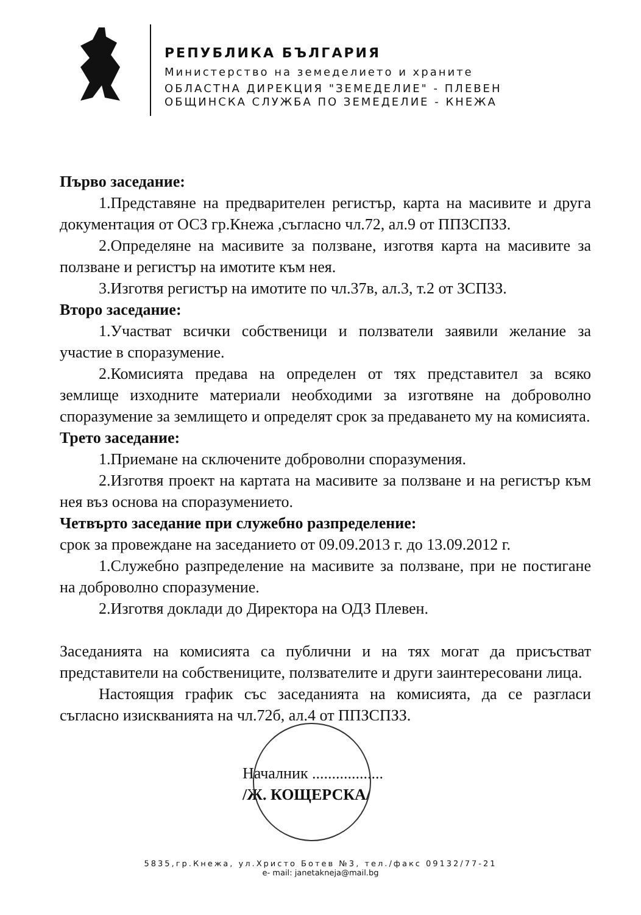РЕПУБЛИКА БЪЛГАРИЯ
Министерство на земеделието и храните
ОБЛАСТНА ДИРЕКЦИЯ "ЗЕМЕДЕЛИЕ" - ПЛЕВЕН
ОБЩИНСКА СЛУЖБА ПО ЗЕМЕДЕЛИЕ - КНЕЖА
Първо заседание:
1.Представяне на предварителен регистър, карта на масивите и друга документация от ОСЗ гр.Кнежа ,съгласно чл.72, ал.9 от ППЗСПЗЗ.
2.Определяне на масивите за ползване, изготвя карта на масивите за ползване и регистър на имотите към нея.
3.Изготвя регистър на имотите по чл.37в, ал.3, т.2 от ЗСПЗЗ.
Второ заседание:
1.Участват всички собственици и ползватели заявили желание за участие в споразумение.
2.Комисията предава на определен от тях представител за всяко землище изходните материали необходими за изготвяне на доброволно споразумение за землището и определят срок за предаването му на комисията.
Трето заседание:
1.Приемане на сключените доброволни споразумения.
2.Изготвя проект на картата на масивите за ползване и на регистър към нея въз основа на споразумението.
Четвърто заседание при служебно разпределение:
срок за провеждане на заседанието от 09.09.2013 г. до 13.09.2012 г.
1.Служебно разпределение на масивите за ползване, при не постигане на доброволно споразумение.
2.Изготвя доклади до Директора на ОДЗ Плевен.
Заседанията на комисията са публични и на тях могат да присъстват представители на собствениците, ползвателите и други заинтересовани лица.
Настоящия график със заседанията на комисията, да се разгласи съгласно изискванията на чл.72б, ал.4 от ППЗСПЗЗ.
Началник ..................
/Ж. КОЩЕРСКА/
5835,гр.Кнежа, ул.Христо Ботев №3, тел./факс 09132/77-21
e- mail: janetakneja@mail.bg